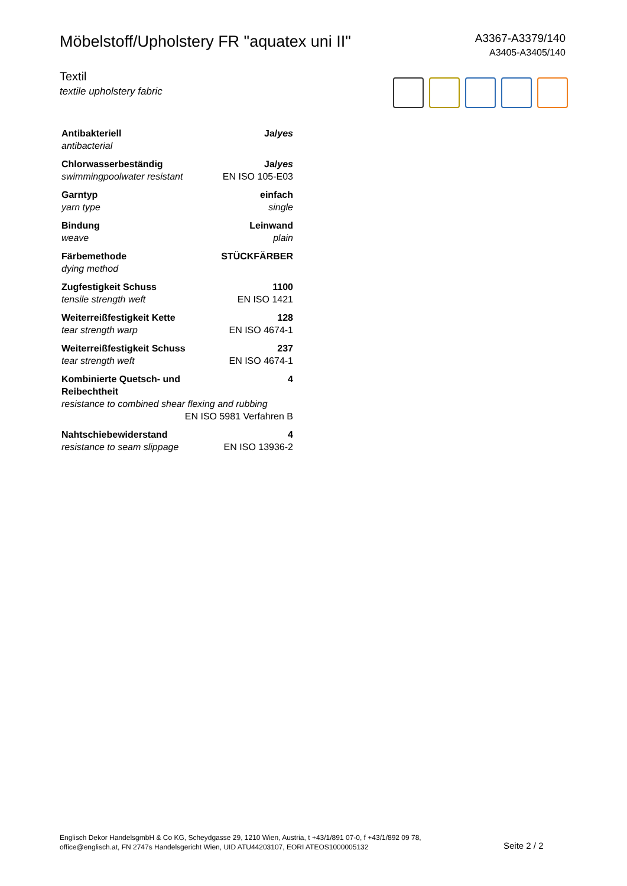Möbelstoff/Upholstery FR "aquatex uni II"
A3367-A3379/140
A3405-A3405/140
Textil
textile upholstery fabric
| Antibakteriell | Ja/ yes |
| antibacterial | |
| Chlorwasserbeständig | Ja/ yes |
| swimmingpoolwater resistant | EN ISO 105-E03 |
| Garntyp | einfach |
| yarn type | single |
| Bindung | Leinwand |
| weave | plain |
| Färbemethode | STÜCKFÄRBER |
| dying method | |
| Zugfestigkeit Schuss | 1100 |
| tensile strength weft | EN ISO 1421 |
| Weiterreißfestigkeit Kette | 128 |
| tear strength warp | EN ISO 4674-1 |
| Weiterreißfestigkeit Schuss | 237 |
| tear strength weft | EN ISO 4674-1 |
| Kombinierte Quetsch- und Reibechtheit | 4 |
| resistance to combined shear flexing and rubbing | |
| EN ISO 5981 Verfahren B | |
| Nahtschiebewiderstand | 4 |
| resistance to seam slippage | EN ISO 13936-2 |
Englisch Dekor HandelsgmbH & Co KG, Scheydgasse 29, 1210 Wien, Austria, t +43/1/891 07-0, f +43/1/892 09 78,
office@englisch.at, FN 2747s Handelsgericht Wien, UID ATU44203107, EORI ATEOS1000005132
Seite 2 / 2